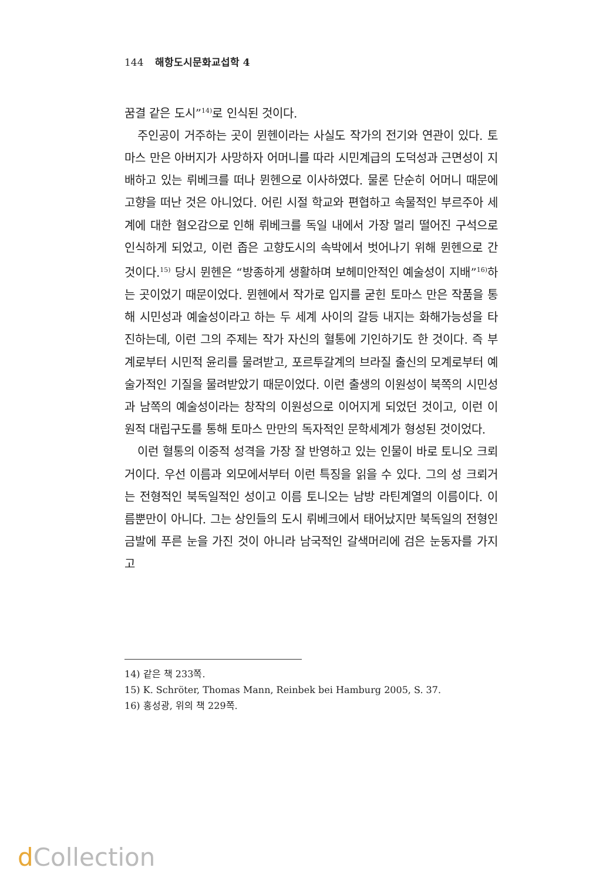144 해항도시문화교섭학 4
꿈결 같은 도시”<sup>14)</sup>로 인식된 것이다.
주인공이 거주하는 곳이 뮌헨이라는 사실도 작가의 전기와 연관이 있다. 토마스 만은 아버지가 사망하자 어머니를 따라 시민계급의 도덕성과 근면성이 지배하고 있는 뤼베크를 떠나 뮌헨으로 이사하였다. 물론 단순히 어머니 때문에 고향을 떠난 것은 아니었다. 어린 시절 학교와 편협하고 속물적인 부르주아 세계에 대한 혐오감으로 인해 뤼베크를 독일 내에서 가장 멀리 떨어진 구석으로 인식하게 되었고, 이런 좁은 고향도시의 속박에서 벗어나기 위해 뮌헨으로 간 것이다.<sup>15)</sup> 당시 뮌헨은 “방종하게 생활하며 보헤미안적인 예술성이 지배”<sup>16)</sup>하는 곳이었기 때문이었다. 뮌헨에서 작가로 입지를 굳힌 토마스 만은 작품을 통해 시민성과 예술성이라고 하는 두 세계 사이의 갈등 내지는 화해가능성을 타진하는데, 이런 그의 주제는 작가 자신의 혈통에 기인하기도 한 것이다. 즉 부계로부터 시민적 윤리를 물려받고, 포르투갈계의 브라질 출신의 모계로부터 예술가적인 기질을 물려받았기 때문이었다. 이런 출생의 이원성이 북쪽의 시민성과 남쪽의 예술성이라는 창작의 이원성으로 이어지게 되었던 것이고, 이런 이원적 대립구도를 통해 토마스 만만의 독자적인 문학세계가 형성된 것이었다.
이런 혈통의 이중적 성격을 가장 잘 반영하고 있는 인물이 바로 토니오 크뢰거이다. 우선 이름과 외모에서부터 이런 특징을 읽을 수 있다. 그의 성 크뢰거는 전형적인 북독일적인 성이고 이름 토니오는 남방 라틴계열의 이름이다. 이름뿐만이 아니다. 그는 상인들의 도시 뤼베크에서 태어났지만 북독일의 전형인 금발에 푸른 눈을 가진 것이 아니라 남국적인 갈색머리에 검은 눈동자를 가지고
14) 같은 책 233쪽.
15) K. Schröter, Thomas Mann, Reinbek bei Hamburg 2005, S. 37.
16) 홍성광, 위의 책 229쪽.
d Collection